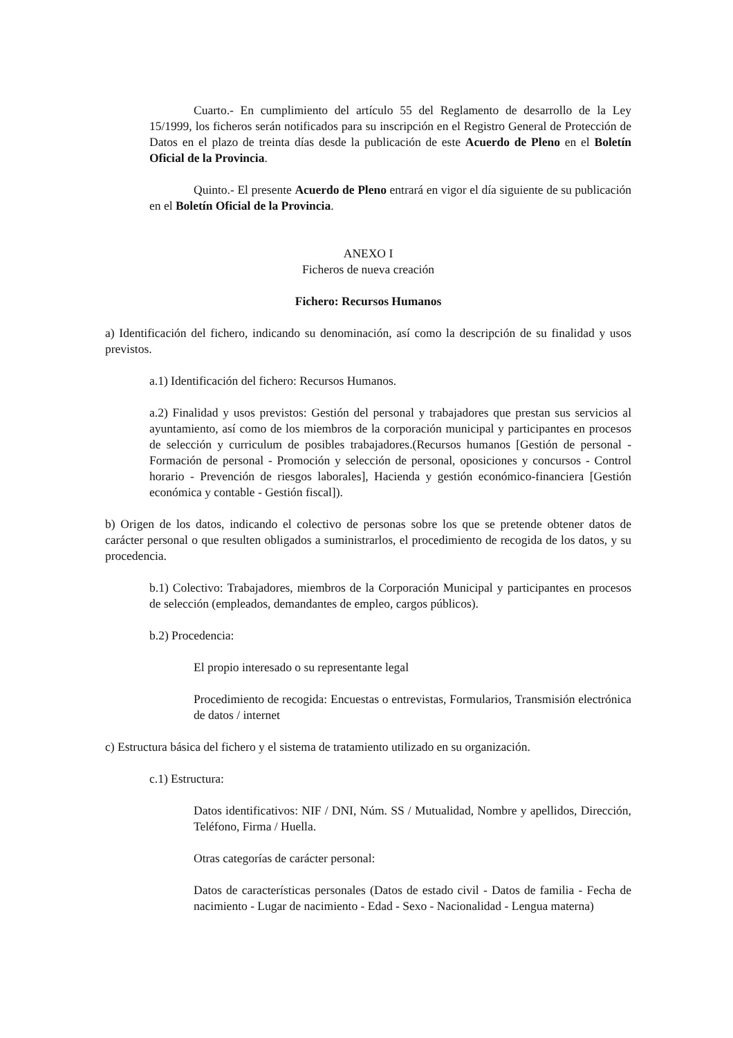Cuarto.- En cumplimiento del artículo 55 del Reglamento de desarrollo de la Ley 15/1999, los ficheros serán notificados para su inscripción en el Registro General de Protección de Datos en el plazo de treinta días desde la publicación de este Acuerdo de Pleno en el Boletín Oficial de la Provincia.
Quinto.- El presente Acuerdo de Pleno entrará en vigor el día siguiente de su publicación en el Boletín Oficial de la Provincia.
ANEXO I
Ficheros de nueva creación
Fichero: Recursos Humanos
a) Identificación del fichero, indicando su denominación, así como la descripción de su finalidad y usos previstos.
a.1) Identificación del fichero: Recursos Humanos.
a.2) Finalidad y usos previstos: Gestión del personal y trabajadores que prestan sus servicios al ayuntamiento, así como de los miembros de la corporación municipal y participantes en procesos de selección y curriculum de posibles trabajadores.(Recursos humanos [Gestión de personal - Formación de personal - Promoción y selección de personal, oposiciones y concursos - Control horario - Prevención de riesgos laborales], Hacienda y gestión económico-financiera [Gestión económica y contable - Gestión fiscal]).
b) Origen de los datos, indicando el colectivo de personas sobre los que se pretende obtener datos de carácter personal o que resulten obligados a suministrarlos, el procedimiento de recogida de los datos, y su procedencia.
b.1) Colectivo: Trabajadores, miembros de la Corporación Municipal y participantes en procesos de selección (empleados, demandantes de empleo, cargos públicos).
b.2) Procedencia:
El propio interesado o su representante legal
Procedimiento de recogida: Encuestas o entrevistas, Formularios, Transmisión electrónica de datos / internet
c) Estructura básica del fichero y el sistema de tratamiento utilizado en su organización.
c.1) Estructura:
Datos identificativos: NIF / DNI, Núm. SS / Mutualidad, Nombre y apellidos, Dirección, Teléfono, Firma / Huella.
Otras categorías de carácter personal:
Datos de características personales (Datos de estado civil - Datos de familia - Fecha de nacimiento - Lugar de nacimiento - Edad - Sexo - Nacionalidad - Lengua materna)